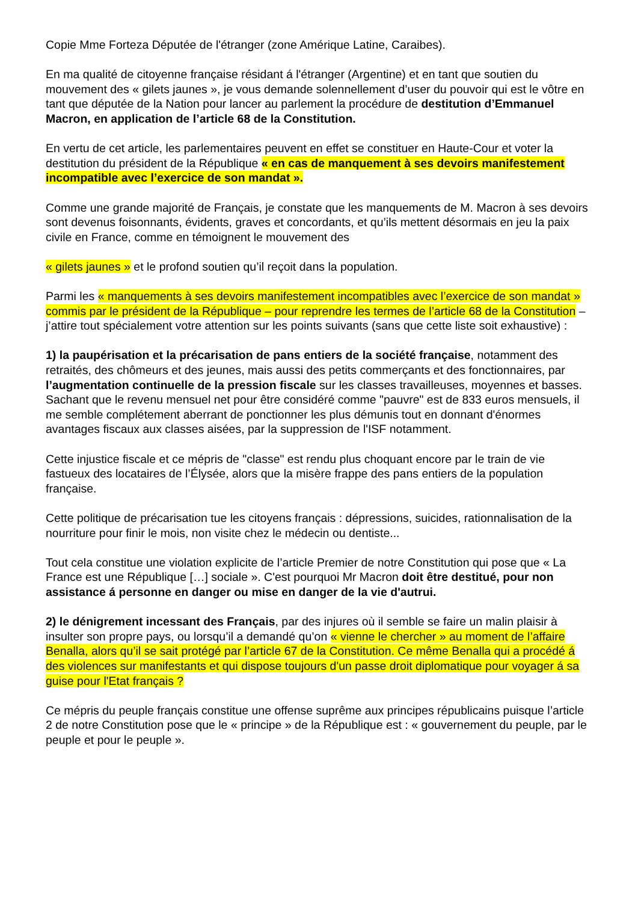Copie Mme Forteza Députée de l'étranger (zone Amérique Latine, Caraibes).
En ma qualité de citoyenne française résidant á l'étranger (Argentine) et en tant que soutien du mouvement des « gilets jaunes », je vous demande solennellement d’user du pouvoir qui est le vôtre en tant que députée de la Nation pour lancer au parlement la procédure de destitution d’Emmanuel Macron, en application de l’article 68 de la Constitution.
En vertu de cet article, les parlementaires peuvent en effet se constituer en Haute-Cour et voter la destitution du président de la République « en cas de manquement à ses devoirs manifestement incompatible avec l’exercice de son mandat ».
Comme une grande majorité de Français, je constate que les manquements de M. Macron à ses devoirs sont devenus foisonnants, évidents, graves et concordants, et qu’ils mettent désormais en jeu la paix civile en France, comme en témoignent le mouvement des
« gilets jaunes » et le profond soutien qu’il reçoit dans la population.
Parmi les « manquements à ses devoirs manifestement incompatibles avec l’exercice de son mandat » commis par le président de la République – pour reprendre les termes de l’article 68 de la Constitution – j’attire tout spécialement votre attention sur les points suivants (sans que cette liste soit exhaustive) :
1) la paupérisation et la précarisation de pans entiers de la société française, notamment des retraités, des chômeurs et des jeunes, mais aussi des petits commerçants et des fonctionnaires, par l’augmentation continuelle de la pression fiscale sur les classes travailleuses, moyennes et basses. Sachant que le revenu mensuel net pour être considéré comme "pauvre" est de 833 euros mensuels, il me semble complétement aberrant de ponctionner les plus démunis tout en donnant d'énormes avantages fiscaux aux classes aisées, par la suppression de l'ISF notamment.
Cette injustice fiscale et ce mépris de "classe" est rendu plus choquant encore par le train de vie fastueux des locataires de l’Élysée, alors que la misère frappe des pans entiers de la population française.
Cette politique de précarisation tue les citoyens français : dépressions, suicides, rationnalisation de la nourriture pour finir le mois, non visite chez le médecin ou dentiste...
Tout cela constitue une violation explicite de l’article Premier de notre Constitution qui pose que « La France est une République […] sociale ». C'est pourquoi Mr Macron doit être destitué, pour non assistance á personne en danger ou mise en danger de la vie d'autrui.
2) le dénigrement incessant des Français, par des injures où il semble se faire un malin plaisir à insulter son propre pays, ou lorsqu’il a demandé qu’on « vienne le chercher » au moment de l’affaire Benalla, alors qu’il se sait protégé par l’article 67 de la Constitution. Ce même Benalla qui a procédé á des violences sur manifestants et qui dispose toujours d'un passe droit diplomatique pour voyager á sa guise pour l'Etat français ?
Ce mépris du peuple français constitue une offense suprême aux principes républicains puisque l’article 2 de notre Constitution pose que le « principe » de la République est : « gouvernement du peuple, par le peuple et pour le peuple ».